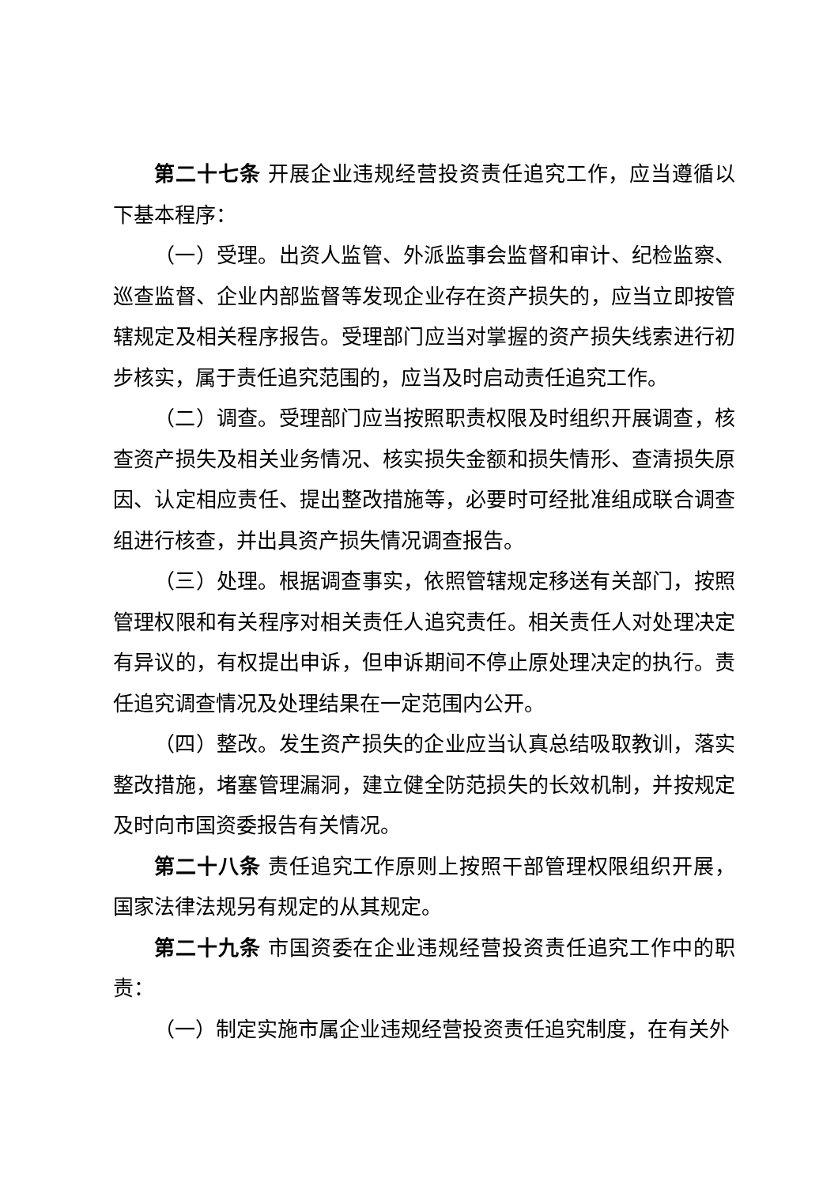第二十七条 开展企业违规经营投资责任追究工作，应当遵循以下基本程序：
（一）受理。出资人监管、外派监事会监督和审计、纪检监察、巡查监督、企业内部监督等发现企业存在资产损失的，应当立即按管辖规定及相关程序报告。受理部门应当对掌握的资产损失线索进行初步核实，属于责任追究范围的，应当及时启动责任追究工作。
（二）调查。受理部门应当按照职责权限及时组织开展调查，核查资产损失及相关业务情况、核实损失金额和损失情形、查清损失原因、认定相应责任、提出整改措施等，必要时可经批准组成联合调查组进行核查，并出具资产损失情况调查报告。
（三）处理。根据调查事实，依照管辖规定移送有关部门，按照管理权限和有关程序对相关责任人追究责任。相关责任人对处理决定有异议的，有权提出申诉，但申诉期间不停止原处理决定的执行。责任追究调查情况及处理结果在一定范围内公开。
（四）整改。发生资产损失的企业应当认真总结吸取教训，落实整改措施，堵塞管理漏洞，建立健全防范损失的长效机制，并按规定及时向市国资委报告有关情况。
第二十八条 责任追究工作原则上按照干部管理权限组织开展，国家法律法规另有规定的从其规定。
第二十九条 市国资委在企业违规经营投资责任追究工作中的职责：
（一）制定实施市属企业违规经营投资责任追究制度，在有关外